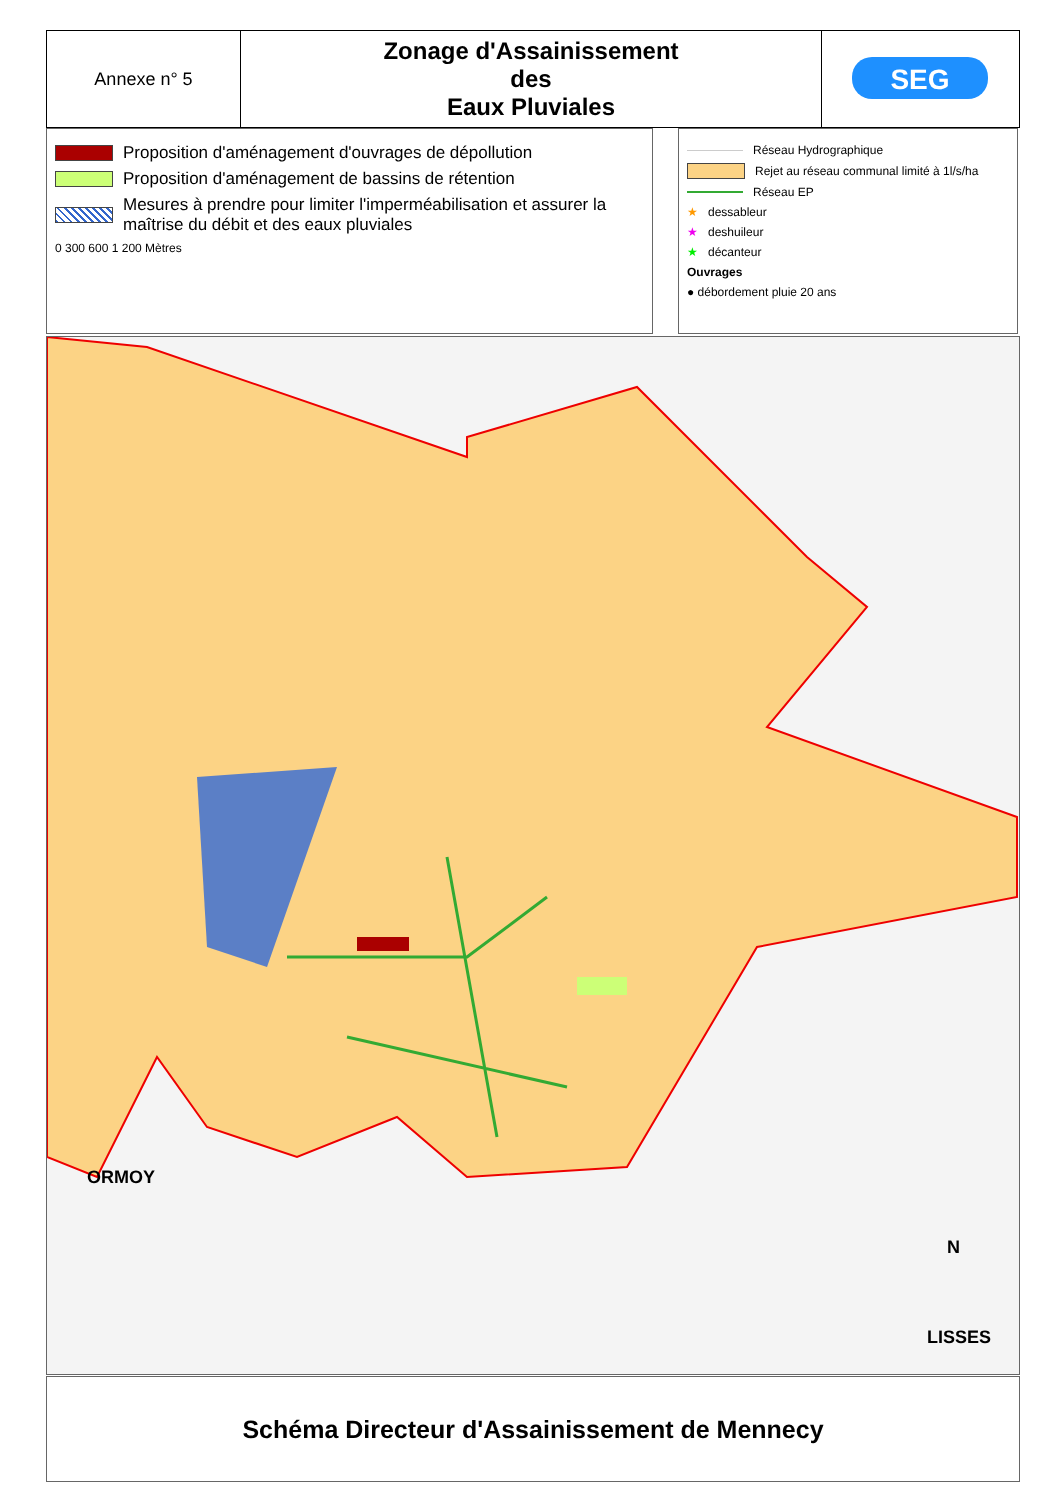Annexe n° 5
Zonage d'Assainissement
des
Eaux Pluviales
SEG
Proposition d'aménagement d'ouvrages de dépollution
Proposition d'aménagement de bassins de rétention
Mesures à prendre pour limiter l'imperméabilisation et assurer la maîtrise du débit et des eaux pluviales
0 300 600 1 200 Mètres
Réseau Hydrographique
Rejet au réseau communal limité à 1l/s/ha
Réseau EP
★ dessableur
★ deshuileur
★ décanteur
Ouvrages
● débordement pluie 20 ans
ORMOY
LISSES
N
Schéma Directeur d'Assainissement de Mennecy